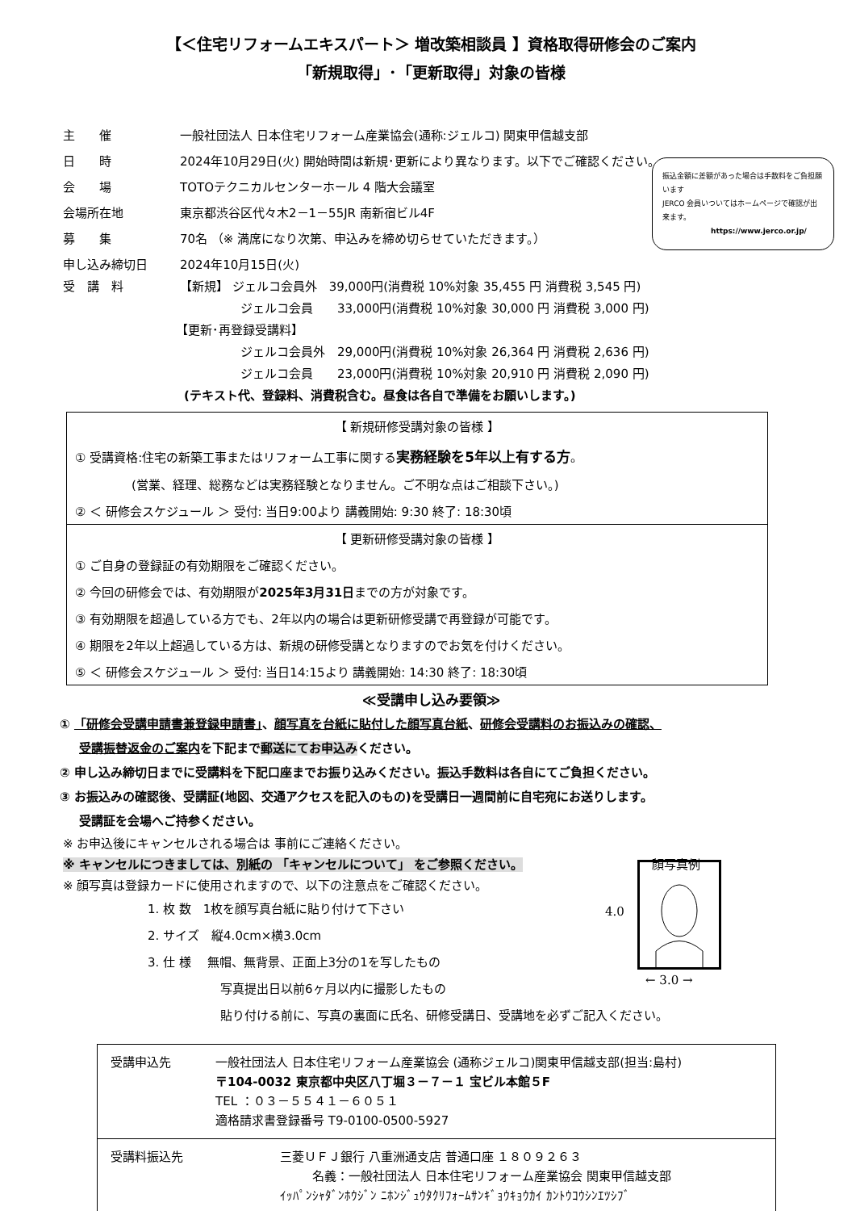【＜住宅リフォームエキスパート＞ 増改築相談員 】資格取得研修会のご案内
「新規取得」･「更新取得」対象の皆様
主　　催 一般社団法人 日本住宅リフォーム産業協会(通称:ジェルコ) 関東甲信越支部
日　　時 2024年10月29日(火) 開始時間は新規･更新により異なります。以下でご確認ください。
会　　場 TOTOテクニカルセンターホール 4 階大会議室
会場所在地 東京都渋谷区代々木2－1－55JR 南新宿ビル4F
募　　集 70名 （※ 満席になり次第、申込みを締め切らせていただきます。）
申し込み締切日 2024年10月15日(火)
振込金額に差額があった場合は手数料をご負担願います
JERCO 会員いついてはホームページで確認が出来ます。
https://www.jerco.or.jp/
受　講　料 【新規】 ジェルコ会員外　39,000円(消費税 10%対象 35,455 円 消費税 3,545 円)
ジェルコ会員　　33,000円(消費税 10%対象 30,000 円 消費税 3,000 円)
【更新･再登録受講料】
ジェルコ会員外　29,000円(消費税 10%対象 26,364 円 消費税 2,636 円)
ジェルコ会員　　23,000円(消費税 10%対象 20,910 円 消費税 2,090 円)
(テキスト代、登録料、消費税含む。昼食は各自で準備をお願いします。)
【 新規研修受講対象の皆様 】
① 受講資格:住宅の新築工事またはリフォーム工事に関する実務経験を5年以上有する方。
(営業、経理、総務などは実務経験となりません。ご不明な点はご相談下さい。)
② ＜ 研修会スケジュール ＞ 受付: 当日9:00より 講義開始: 9:30 終了: 18:30頃
【 更新研修受講対象の皆様 】
① ご自身の登録証の有効期限をご確認ください。
② 今回の研修会では、有効期限が2025年3月31日までの方が対象です。
③ 有効期限を超過している方でも、2年以内の場合は更新研修受講で再登録が可能です。
④ 期限を2年以上超過している方は、新規の研修受講となりますのでお気を付けください。
⑤ ＜ 研修会スケジュール ＞ 受付: 当日14:15より 講義開始: 14:30 終了: 18:30頃
≪受講申し込み要領≫
① 「研修会受講申請書兼登録申請書」、顔写真を台紙に貼付した顔写真台紙、研修会受講料のお振込みの確認、
受講振替返金のご案内を下記まで郵送にてお申込みください。
② 申し込み締切日までに受講料を下記口座までお振り込みください。振込手数料は各自にてご負担ください。
③ お振込みの確認後、受講証(地図、交通アクセスを記入のもの)を受講日一週間前に自宅宛にお送りします。
受講証を会場へご持参ください。
※ お申込後にキャンセルされる場合は 事前にご連絡ください。
※ キャンセルにつきましては、別紙の 「キャンセルについて」 をご参照ください。 顔写真例
※ 顔写真は登録カードに使用されますので、以下の注意点をご確認ください。
1. 枚 数　1枚を顔写真台紙に貼り付けて下さい
2. サイズ　縦4.0cm×横3.0cm
3. 仕 様　 無帽、無背景、正面上3分の1を写したもの
写真提出日以前6ヶ月以内に撮影したもの
貼り付ける前に、写真の裏面に氏名、研修受講日、受講地を必ずご記入ください。
4.0
← 3.0 →
| 受講申込先 一般社団法人 日本住宅リフォーム産業協会 (通称ジェルコ)関東甲信越支部(担当:島村) 〒104-0032 東京都中央区八丁堀３－７－１ 宝ビル本館５F TEL ：０３－５５４１－６０５１ 適格請求書登録番号 T9-0100-0500-5927 |
| 受講料振込先 三菱ＵＦＪ銀行 八重洲通支店 普通口座 １８０９２６３ 名義：一般社団法人 日本住宅リフォーム産業協会 関東甲信越支部 ｲｯﾊﾟﾝｼｬﾀﾞﾝﾎｳｼﾞﾝ ﾆﾎﾝｼﾞｭｳﾀｸﾘﾌｫｰﾑｻﾝｷﾞｮｳｷｮｳｶｲ ｶﾝﾄｳｺｳｼﾝｴﾂｼﾌﾞ |